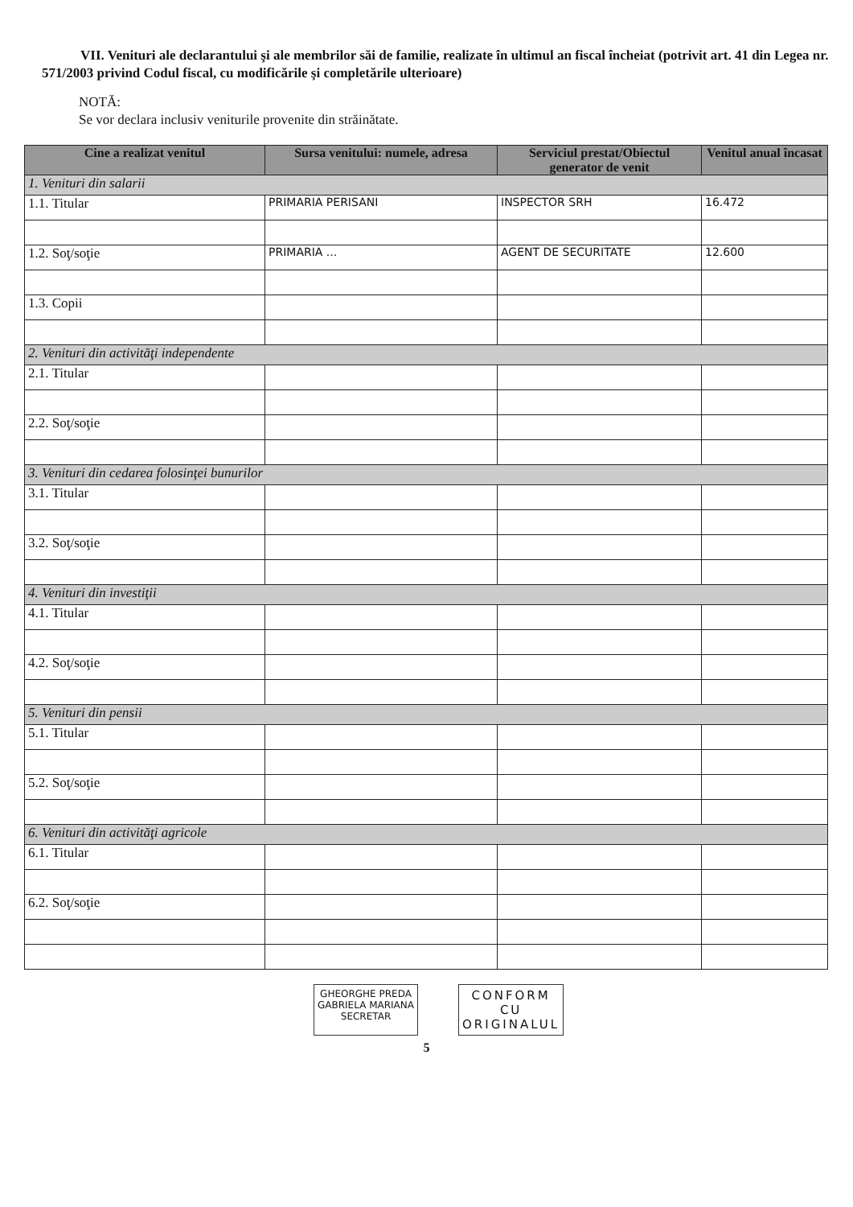VII. Venituri ale declarantului şi ale membrilor săi de familie, realizate în ultimul an fiscal încheiat (potrivit art. 41 din Legea nr. 571/2003 privind Codul fiscal, cu modificările şi completările ulterioare)
NOTĂ:
Se vor declara inclusiv veniturile provenite din străinătate.
| Cine a realizat venitul | Sursa venitului: numele, adresa | Serviciul prestat/Obiectul generator de venit | Venitul anual încasat |
| --- | --- | --- | --- |
| 1. Venituri din salarii | | | |
| 1.1. Titular | PRIMARIA PERISANI | INSPECTOR SRH | 16.472 |
| 1.2. Soţ/soţie | PRIMARIA ... | AGENT DE SECURITATE | 12.600 |
| 1.3. Copii | | | |
| 2. Venituri din activităţi independente | | | |
| 2.1. Titular | | | |
| 2.2. Soţ/soţie | | | |
| 3. Venituri din cedarea folosinţei bunurilor | | | |
| 3.1. Titular | | | |
| 3.2. Soţ/soţie | | | |
| 4. Venituri din investiţii | | | |
| 4.1. Titular | | | |
| 4.2. Soţ/soţie | | | |
| 5. Venituri din pensii | | | |
| 5.1. Titular | | | |
| 5.2. Soţ/soţie | | | |
| 6. Venituri din activităţi agricole | | | |
| 6.1. Titular | | | |
| 6.2. Soţ/soţie | | | |
GHEORGHE PREDA
GABRIELA MARIANA
SECRETAR
CONFORM
CU
ORIGINALUL
5